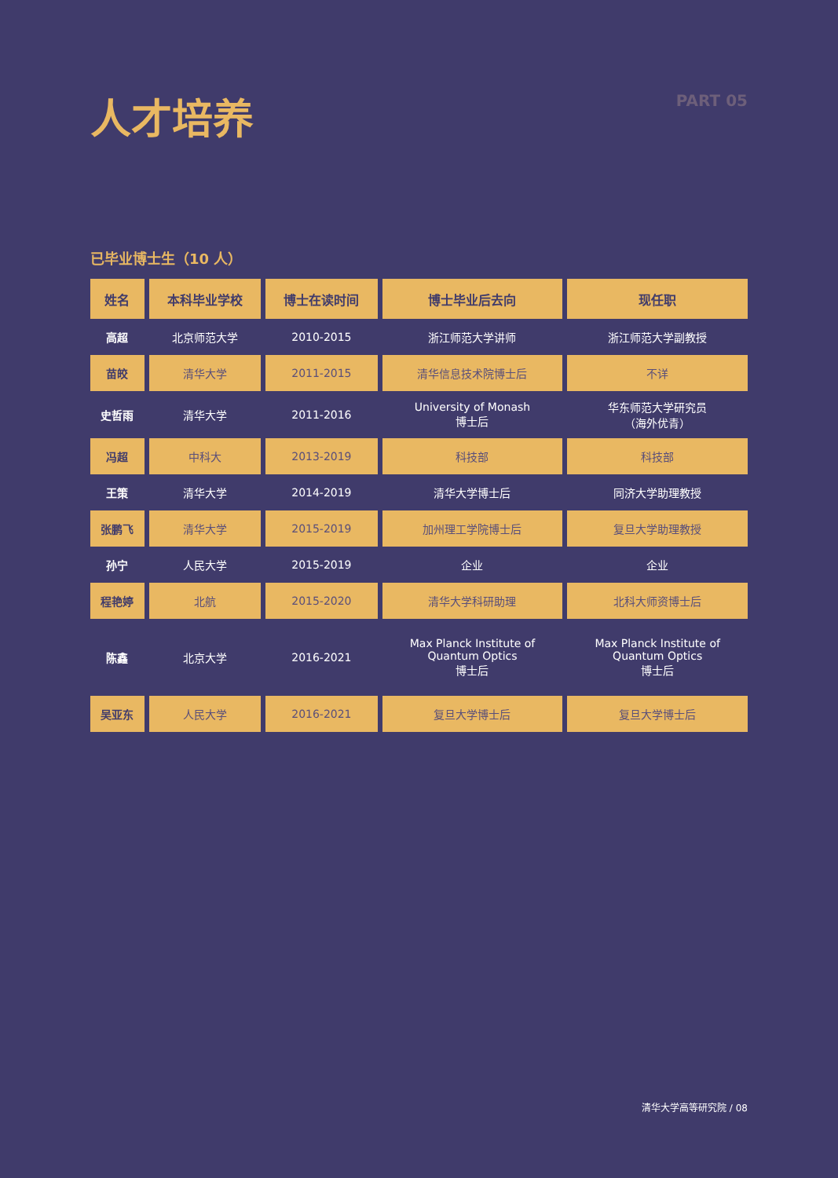人才培养
PART 05
已毕业博士生（10 人）
| 姓名 | 本科毕业学校 | 博士在读时间 | 博士毕业后去向 | 现任职 |
| --- | --- | --- | --- | --- |
| 高超 | 北京师范大学 | 2010-2015 | 浙江师范大学讲师 | 浙江师范大学副教授 |
| 苗皎 | 清华大学 | 2011-2015 | 清华信息技术院博士后 | 不详 |
| 史哲雨 | 清华大学 | 2011-2016 | University of Monash 博士后 | 华东师范大学研究员 （海外优青） |
| 冯超 | 中科大 | 2013-2019 | 科技部 | 科技部 |
| 王策 | 清华大学 | 2014-2019 | 清华大学博士后 | 同济大学助理教授 |
| 张鹏飞 | 清华大学 | 2015-2019 | 加州理工学院博士后 | 复旦大学助理教授 |
| 孙宁 | 人民大学 | 2015-2019 | 企业 | 企业 |
| 程艳婷 | 北航 | 2015-2020 | 清华大学科研助理 | 北科大师资博士后 |
| 陈鑫 | 北京大学 | 2016-2021 | Max Planck Institute of Quantum Optics 博士后 | Max Planck Institute of Quantum Optics 博士后 |
| 吴亚东 | 人民大学 | 2016-2021 | 复旦大学博士后 | 复旦大学博士后 |
清华大学高等研究院 / 08